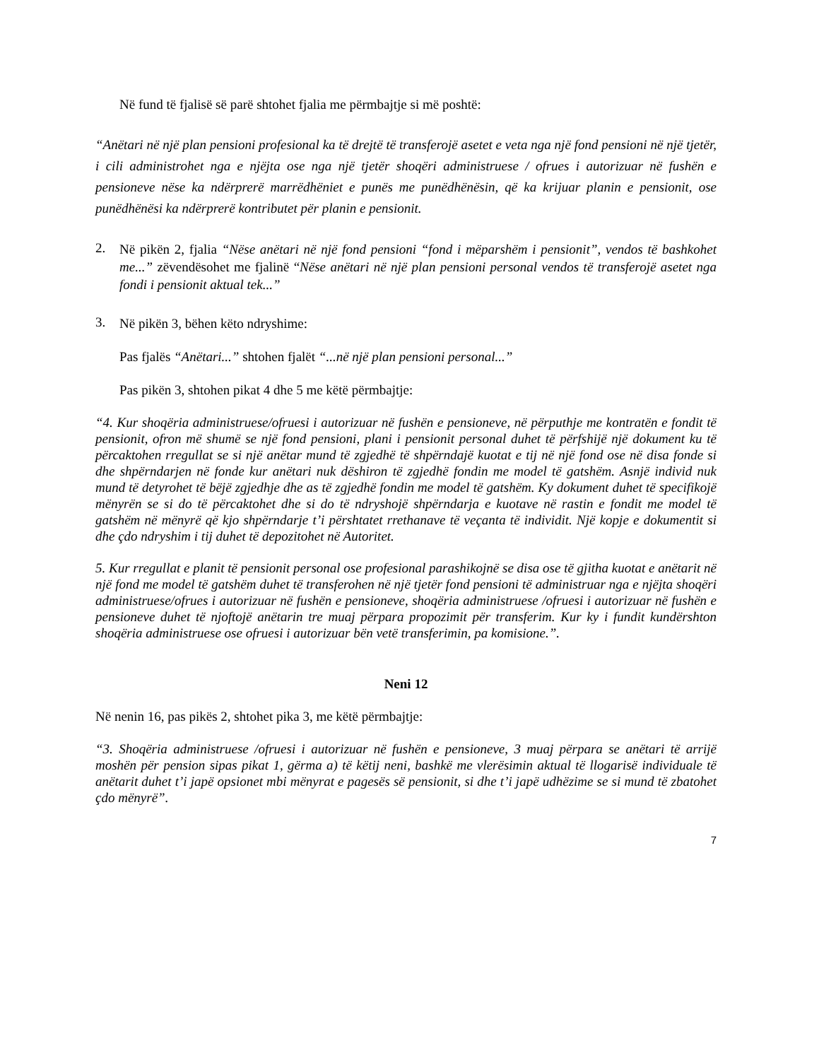Në fund të fjalisë së parë shtohet fjalia me përmbajtje si më poshtë:
“Anëtari në një plan pensioni profesional ka të drejtë të transferojë asetet e veta nga një fond pensioni në një tjetër, i cili administrohet nga e njëjta ose nga një tjetër shoqëri administruese / ofrues i autorizuar në fushën e pensioneve nëse ka ndërprerë marrëdhëniet e punës me punëdhënësin, që ka krijuar planin e pensionit, ose punëdhënësi ka ndërprerë kontributet për planin e pensionit.
2.
Në pikën 2, fjalia “Nëse anëtari në një fond pensioni “fond i mëparshëm i pensionit”, vendos të bashkohet me...” zëvendësohet me fjalinë “Nëse anëtari në një plan pensioni personal vendos të transferojë asetet nga fondi i pensionit aktual tek...”
3.
Në pikën 3, bëhen këto ndryshime:
Pas fjalës “Anëtari...” shtohen fjalët “...në një plan pensioni personal...”
Pas pikën 3, shtohen pikat 4 dhe 5 me këtë përmbajtje:
“4. Kur shoqëria administruese/ofruesi i autorizuar në fushën e pensioneve, në përputhje me kontratën e fondit të pensionit, ofron më shumë se një fond pensioni, plani i pensionit personal duhet të përfshijë një dokument ku të përcaktohen rregullat se si një anëtar mund të zgjedhë të shpërndajë kuotat e tij në një fond ose në disa fonde si dhe shpërndarjen në fonde kur anëtari nuk dëshiron të zgjedhë fondin me model të gatshëm. Asnjë individ nuk mund të detyrohet të bëjë zgjedhje dhe as të zgjedhë fondin me model të gatshëm. Ky dokument duhet të specifikojë mënyrën se si do të përcaktohet dhe si do të ndryshojë shpërndarja e kuotave në rastin e fondit me model të gatshëm në mënyrë që kjo shpërndarje t’i përshtatet rrethanave të veçanta të individit. Një kopje e dokumentit si dhe çdo ndryshim i tij duhet të depozitohet në Autoritet.
5. Kur rregullat e planit të pensionit personal ose profesional parashikojnë se disa ose të gjitha kuotat e anëtarit në një fond me model të gatshëm duhet të transferohen në një tjetër fond pensioni të administruar nga e njëjta shoqëri administruese/ofrues i autorizuar në fushën e pensioneve, shoqëria administruese /ofruesi i autorizuar në fushën e pensioneve duhet të njoftojë anëtarin tre muaj përpara propozimit për transferim. Kur ky i fundit kundërshton shoqëria administruese ose ofruesi i autorizuar bën vetë transferimin, pa komisione.”.
Neni 12
Në nenin 16, pas pikës 2, shtohet pika 3, me këtë përmbajtje:
“3. Shoqëria administruese /ofruesi i autorizuar në fushën e pensioneve, 3 muaj përpara se anëtari të arrijë moshën për pension sipas pikat 1, gërma a) të këtij neni, bashkë me vlerësimin aktual të llogarisë individuale të anëtarit duhet t’i japë opsionet mbi mënyrat e pagesës së pensionit, si dhe t’i japë udhëzime se si mund të zbatohet çdo mënyrë”.
7